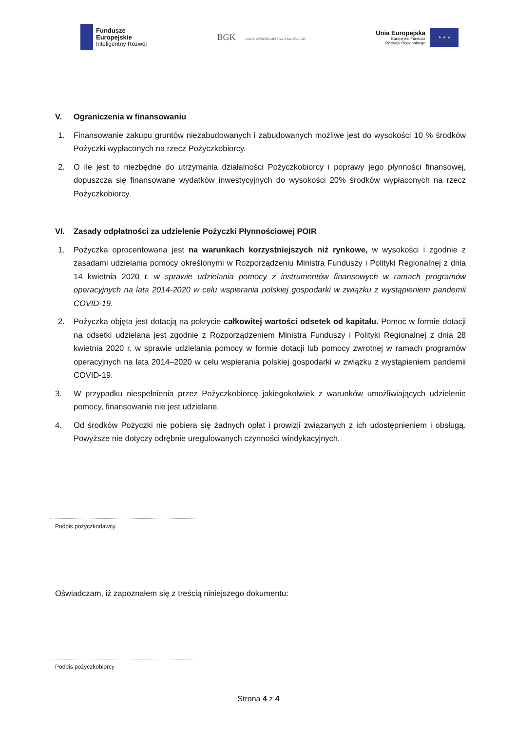Fundusze
Europejskie
Inteligentny Rozwój
BGK BANK GOSPODARSTWA KRAJOWEGO
Unia Europejska
Europejski Fundusz
Rozwoju Regionalnego
★ ★ ★
V. Ograniczenia w finansowaniu
1. Finansowanie zakupu gruntów niezabudowanych i zabudowanych możliwe jest do wysokości 10 % środków Pożyczki wypłaconych na rzecz Pożyczkobiorcy.
2. O ile jest to niezbędne do utrzymania działalności Pożyczkobiorcy i poprawy jego płynności finansowej, dopuszcza się finansowane wydatków inwestycyjnych do wysokości 20% środków wypłaconych na rzecz Pożyczkobiorcy.
VI. Zasady odpłatności za udzielenie Pożyczki Płynnościowej POIR
1. Pożyczka oprocentowana jest na warunkach korzystniejszych niż rynkowe, w wysokości i zgodnie z zasadami udzielania pomocy określonymi w Rozporządzeniu Ministra Funduszy i Polityki Regionalnej z dnia 14 kwietnia 2020 r. w sprawie udzielania pomocy z instrumentów finansowych w ramach programów operacyjnych na lata 2014-2020 w celu wspierania polskiej gospodarki w związku z wystąpieniem pandemii COVID-19.
2. Pożyczka objęta jest dotacją na pokrycie całkowitej wartości odsetek od kapitału. Pomoc w formie dotacji na odsetki udzielana jest zgodnie z Rozporządzeniem Ministra Funduszy i Polityki Regionalnej z dnia 28 kwietnia 2020 r. w sprawie udzielania pomocy w formie dotacji lub pomocy zwrotnej w ramach programów operacyjnych na lata 2014–2020 w celu wspierania polskiej gospodarki w związku z wystąpieniem pandemii COVID-19.
3. W przypadku niespełnienia przez Pożyczkobiorcę jakiegokolwiek z warunków umożliwiających udzielenie pomocy, finansowanie nie jest udzielane.
4. Od środków Pożyczki nie pobiera się żadnych opłat i prowizji związanych z ich udostępnieniem i obsługą. Powyższe nie dotyczy odrębnie uregulowanych czynności windykacyjnych.
Podpis pożyczkodawcy
Oświadczam, iż zapoznałem się z treścią niniejszego dokumentu:
Podpis pożyczkobiorcy
Strona 4 z 4